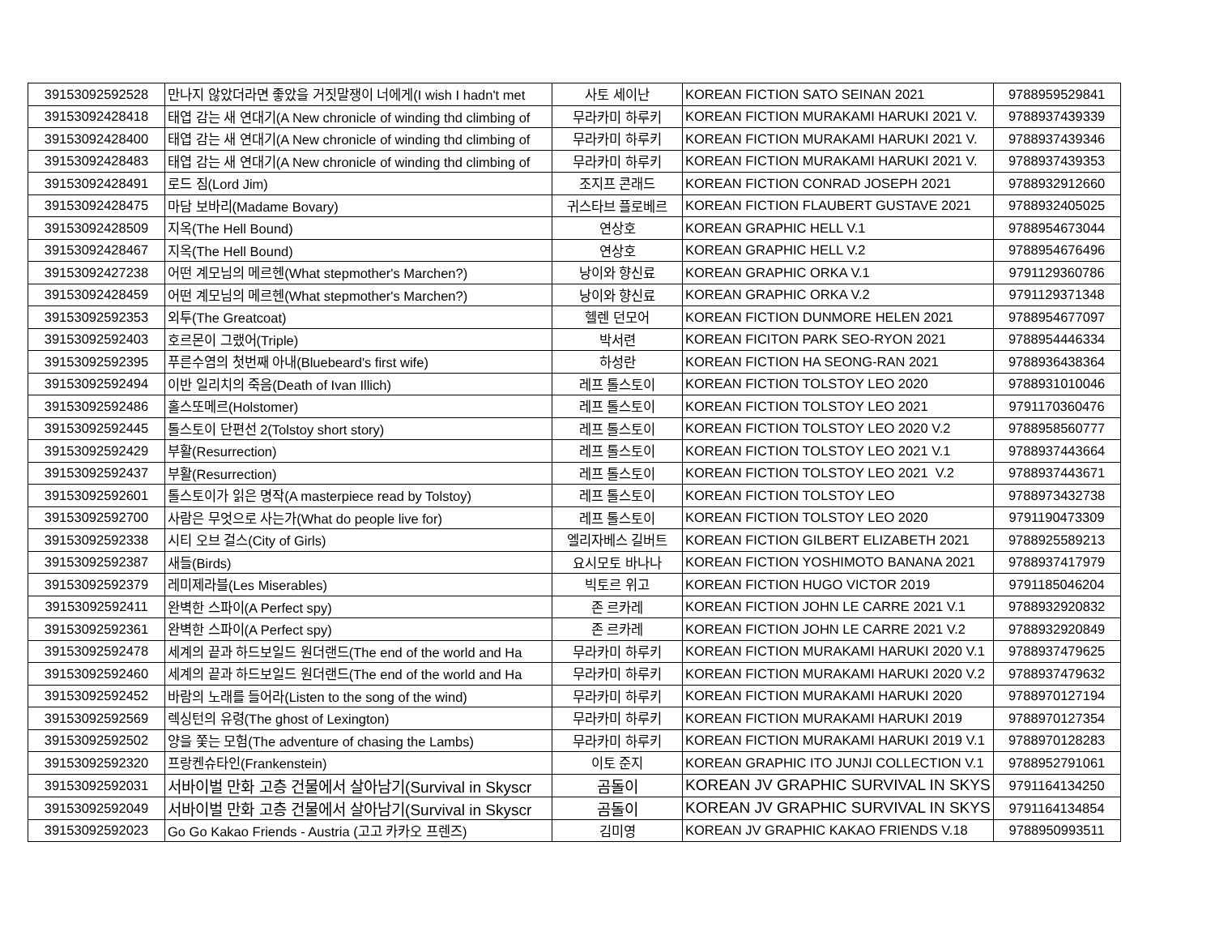| 39153092592528 | 만나지 않았더라면 좋았을 거짓말쟁이 너에게(I wish I hadn't met | 사토 세이난 | KOREAN FICTION SATO SEINAN 2021 | 9788959529841 |
| 39153092428418 | 태엽 감는 새 연대기(A New chronicle of winding thd climbing of | 무라카미 하루키 | KOREAN FICTION MURAKAMI HARUKI 2021 V. | 9788937439339 |
| 39153092428400 | 태엽 감는 새 연대기(A New chronicle of winding thd climbing of | 무라카미 하루키 | KOREAN FICTION MURAKAMI HARUKI 2021 V. | 9788937439346 |
| 39153092428483 | 태엽 감는 새 연대기(A New chronicle of winding thd climbing of | 무라카미 하루키 | KOREAN FICTION MURAKAMI HARUKI 2021 V. | 9788937439353 |
| 39153092428491 | 로드 짐(Lord Jim) | 조지프 콘래드 | KOREAN FICTION CONRAD JOSEPH 2021 | 9788932912660 |
| 39153092428475 | 마담 보바리(Madame Bovary) | 귀스타브 플로베르 | KOREAN FICTION FLAUBERT GUSTAVE 2021 | 9788932405025 |
| 39153092428509 | 지옥(The Hell Bound) | 연상호 | KOREAN GRAPHIC HELL V.1 | 9788954673044 |
| 39153092428467 | 지옥(The Hell Bound) | 연상호 | KOREAN GRAPHIC HELL V.2 | 9788954676496 |
| 39153092427238 | 어떤 계모님의 메르헨(What stepmother's Marchen?) | 낭이와 향신료 | KOREAN GRAPHIC ORKA V.1 | 9791129360786 |
| 39153092428459 | 어떤 계모님의 메르헨(What stepmother's Marchen?) | 낭이와 향신료 | KOREAN GRAPHIC ORKA V.2 | 9791129371348 |
| 39153092592353 | 외투(The Greatcoat) | 헬렌 던모어 | KOREAN FICTION DUNMORE HELEN 2021 | 9788954677097 |
| 39153092592403 | 호르몬이 그랬어(Triple) | 박서련 | KOREAN FICITON PARK SEO-RYON 2021 | 9788954446334 |
| 39153092592395 | 푸른수염의 첫번째 아내(Bluebeard's first wife) | 하성란 | KOREAN FICTION HA SEONG-RAN 2021 | 9788936438364 |
| 39153092592494 | 이반 일리치의 죽음(Death of Ivan Illich) | 레프 톨스토이 | KOREAN FICTION TOLSTOY LEO 2020 | 9788931010046 |
| 39153092592486 | 홀스또메르(Holstomer) | 레프 톨스토이 | KOREAN FICTION TOLSTOY LEO 2021 | 9791170360476 |
| 39153092592445 | 톨스토이 단편선 2(Tolstoy short story) | 레프 톨스토이 | KOREAN FICTION TOLSTOY LEO 2020 V.2 | 9788958560777 |
| 39153092592429 | 부활(Resurrection) | 레프 톨스토이 | KOREAN FICTION TOLSTOY LEO 2021 V.1 | 9788937443664 |
| 39153092592437 | 부활(Resurrection) | 레프 톨스토이 | KOREAN FICTION TOLSTOY LEO 2021 V.2 | 9788937443671 |
| 39153092592601 | 톨스토이가 읽은 명작(A masterpiece read by Tolstoy) | 레프 톨스토이 | KOREAN FICTION TOLSTOY LEO | 9788973432738 |
| 39153092592700 | 사람은 무엇으로 사는가(What do people live for) | 레프 톨스토이 | KOREAN FICTION TOLSTOY LEO 2020 | 9791190473309 |
| 39153092592338 | 시티 오브 걸스(City of Girls) | 엘리자베스 길버트 | KOREAN FICTION GILBERT ELIZABETH 2021 | 9788925589213 |
| 39153092592387 | 새들(Birds) | 요시모토 바나나 | KOREAN FICTION YOSHIMOTO BANANA 2021 | 9788937417979 |
| 39153092592379 | 레미제라블(Les Miserables) | 빅토르 위고 | KOREAN FICTION HUGO VICTOR 2019 | 9791185046204 |
| 39153092592411 | 완벽한 스파이(A Perfect spy) | 존 르카레 | KOREAN FICTION JOHN LE CARRE 2021 V.1 | 9788932920832 |
| 39153092592361 | 완벽한 스파이(A Perfect spy) | 존 르카레 | KOREAN FICTION JOHN LE CARRE 2021 V.2 | 9788932920849 |
| 39153092592478 | 세계의 끝과 하드보일드 원더랜드(The end of the world and Ha | 무라카미 하루키 | KOREAN FICTION MURAKAMI HARUKI 2020 V.1 | 9788937479625 |
| 39153092592460 | 세계의 끝과 하드보일드 원더랜드(The end of the world and Ha | 무라카미 하루키 | KOREAN FICTION MURAKAMI HARUKI 2020 V.2 | 9788937479632 |
| 39153092592452 | 바람의 노래를 들어라(Listen to the song of the wind) | 무라카미 하루키 | KOREAN FICTION MURAKAMI HARUKI 2020 | 9788970127194 |
| 39153092592569 | 렉싱턴의 유령(The ghost of Lexington) | 무라카미 하루키 | KOREAN FICTION MURAKAMI HARUKI 2019 | 9788970127354 |
| 39153092592502 | 양을 쫓는 모험(The adventure of chasing the Lambs) | 무라카미 하루키 | KOREAN FICTION MURAKAMI HARUKI 2019 V.1 | 9788970128283 |
| 39153092592320 | 프랑켄슈타인(Frankenstein) | 이토 준지 | KOREAN GRAPHIC ITO JUNJI COLLECTION V.1 | 9788952791061 |
| 39153092592031 | 서바이벌 만화 고층 건물에서 살아남기(Survival in Skyscr | 곰돌이 | KOREAN JV GRAPHIC SURVIVAL IN SKYS | 9791164134250 |
| 39153092592049 | 서바이벌 만화 고층 건물에서 살아남기(Survival in Skyscr | 곰돌이 | KOREAN JV GRAPHIC SURVIVAL IN SKYS | 9791164134854 |
| 39153092592023 | Go Go Kakao Friends - Austria (고고 카카오 프렌즈) | 김미영 | KOREAN JV GRAPHIC KAKAO FRIENDS V.18 | 9788950993511 |